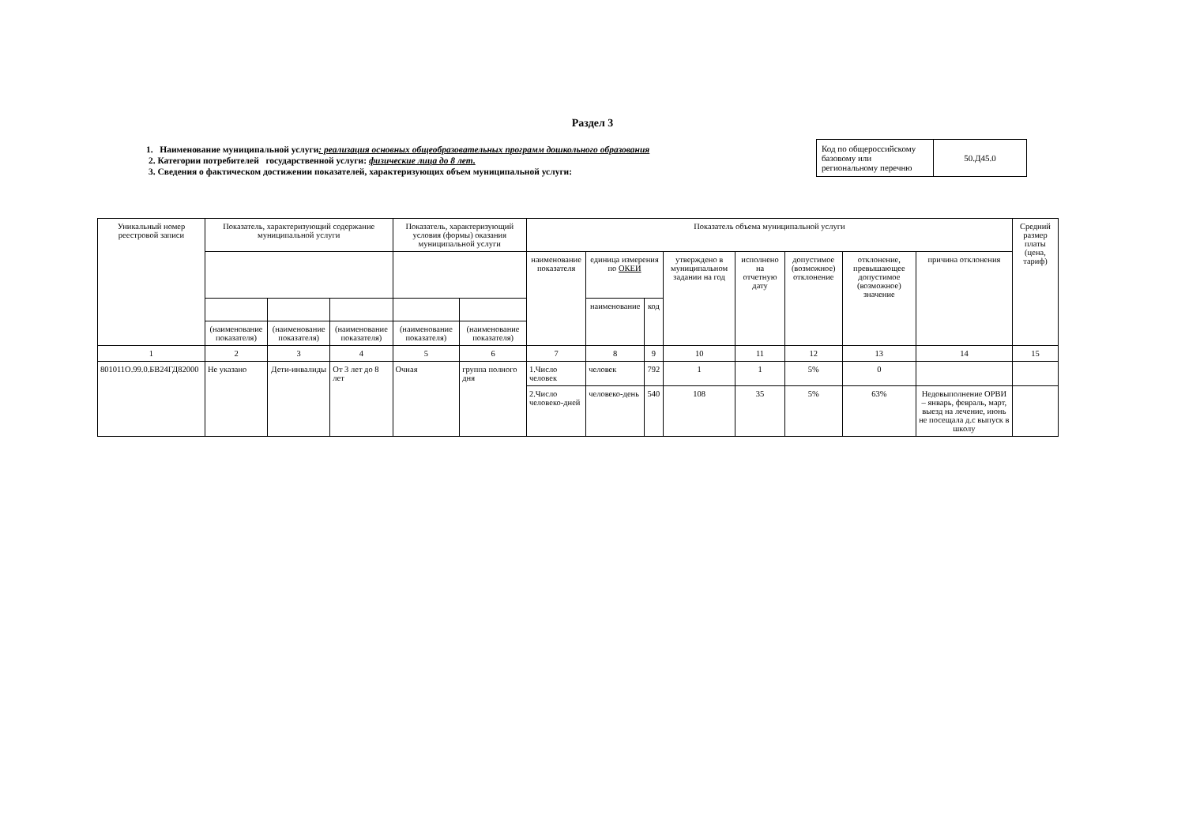Раздел 3
1. Наименование муниципальной услуги: реализация основных общеобразовательных программ дошкольного образования
2. Категории потребителей государственной услуги: физические лица до 8 лет.
3. Сведения о фактическом достижении показателей, характеризующих объем муниципальной услуги:
| Код по общероссийскому базовому или региональному перечню | 50.Д45.0 |
| Уникальный номер реестровой записи | Показатель, характеризующий содержание муниципальной услуги | | | Показатель, характеризующий условия (формы) оказания муниципальной услуги | | Показатель объема муниципальной услуги | | | | | | | | Средний размер платы (цена, тариф) |
| --- | --- | --- | --- | --- | --- | --- | --- | --- | --- | --- | --- | --- | --- | --- |
| | | | | | | наименование показателя | единица измерения по ОКЕИ | | утверждено в муниципальном задании на год | исполнено на отчетную дату | допустимое (возможное) отклонение | отклонение, превышающее допустимое (возможное) значение | причина отклонения | |
| | | | | | | | наименование | код | | | | | | |
| | (наименование показателя) | (наименование показателя) | (наименование показателя) | (наименование показателя) | (наименование показателя) | | | | | | | | | |
| 1 | 2 | 3 | 4 | 5 | 6 | 7 | 8 | 9 | 10 | 11 | 12 | 13 | 14 | 15 |
| 801011О.99.0.БВ24ГД82000 | Не указано | Дети-инвалиды | От 3 лет до 8 лет | Очная | группа полного дня | 1.Число человек | человек | 792 | 1 | 1 | 5% | 0 | | |
| | | | | | | 2.Число человеко-дней | человеко-день | 540 | 108 | 35 | 5% | 63% | Недовыполнение ОРВИ – январь, февраль, март, выезд на лечение, июнь не посещала д.с выпуск в школу | |